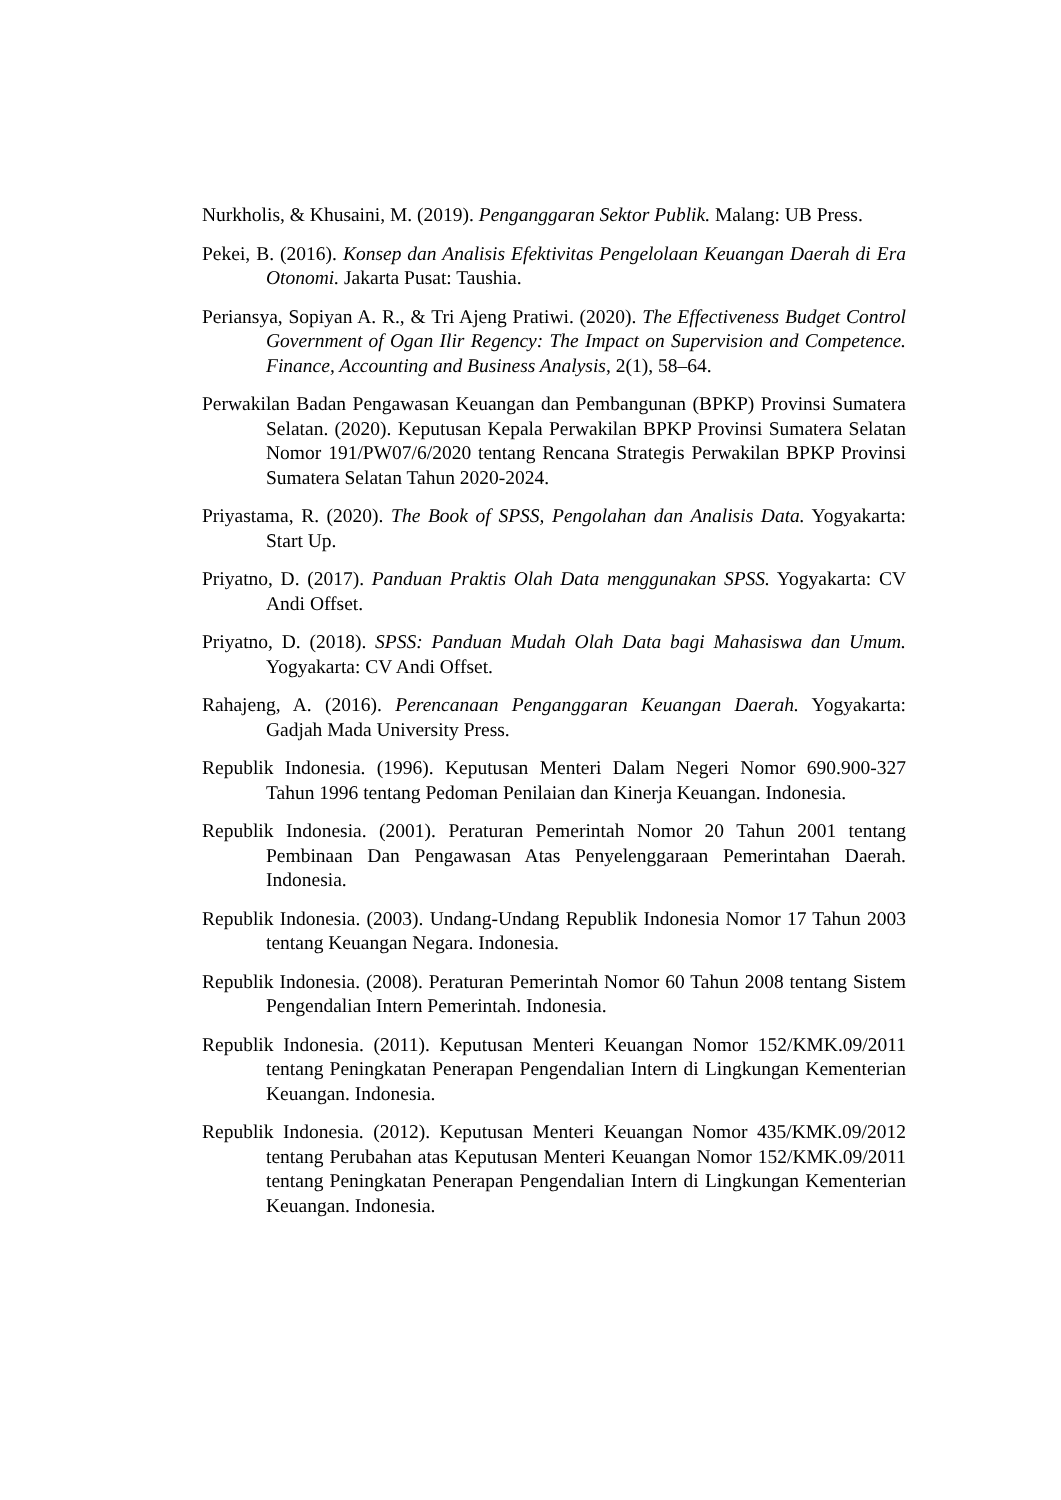Nurkholis, & Khusaini, M. (2019). Penganggaran Sektor Publik. Malang: UB Press.
Pekei, B. (2016). Konsep dan Analisis Efektivitas Pengelolaan Keuangan Daerah di Era Otonomi. Jakarta Pusat: Taushia.
Periansya, Sopiyan A. R., & Tri Ajeng Pratiwi. (2020). The Effectiveness Budget Control Government of Ogan Ilir Regency: The Impact on Supervision and Competence. Finance, Accounting and Business Analysis, 2(1), 58–64.
Perwakilan Badan Pengawasan Keuangan dan Pembangunan (BPKP) Provinsi Sumatera Selatan. (2020). Keputusan Kepala Perwakilan BPKP Provinsi Sumatera Selatan Nomor 191/PW07/6/2020 tentang Rencana Strategis Perwakilan BPKP Provinsi Sumatera Selatan Tahun 2020-2024.
Priyastama, R. (2020). The Book of SPSS, Pengolahan dan Analisis Data. Yogyakarta: Start Up.
Priyatno, D. (2017). Panduan Praktis Olah Data menggunakan SPSS. Yogyakarta: CV Andi Offset.
Priyatno, D. (2018). SPSS: Panduan Mudah Olah Data bagi Mahasiswa dan Umum. Yogyakarta: CV Andi Offset.
Rahajeng, A. (2016). Perencanaan Penganggaran Keuangan Daerah. Yogyakarta: Gadjah Mada University Press.
Republik Indonesia. (1996). Keputusan Menteri Dalam Negeri Nomor 690.900-327 Tahun 1996 tentang Pedoman Penilaian dan Kinerja Keuangan. Indonesia.
Republik Indonesia. (2001). Peraturan Pemerintah Nomor 20 Tahun 2001 tentang Pembinaan Dan Pengawasan Atas Penyelenggaraan Pemerintahan Daerah. Indonesia.
Republik Indonesia. (2003). Undang-Undang Republik Indonesia Nomor 17 Tahun 2003 tentang Keuangan Negara. Indonesia.
Republik Indonesia. (2008). Peraturan Pemerintah Nomor 60 Tahun 2008 tentang Sistem Pengendalian Intern Pemerintah. Indonesia.
Republik Indonesia. (2011). Keputusan Menteri Keuangan Nomor 152/KMK.09/2011 tentang Peningkatan Penerapan Pengendalian Intern di Lingkungan Kementerian Keuangan. Indonesia.
Republik Indonesia. (2012). Keputusan Menteri Keuangan Nomor 435/KMK.09/2012 tentang Perubahan atas Keputusan Menteri Keuangan Nomor 152/KMK.09/2011 tentang Peningkatan Penerapan Pengendalian Intern di Lingkungan Kementerian Keuangan. Indonesia.